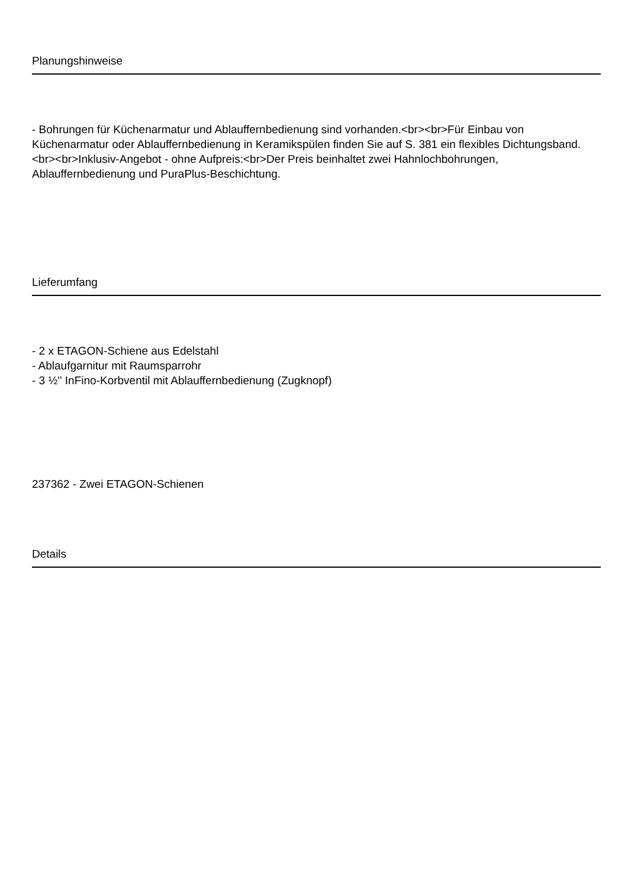Planungshinweise
- Bohrungen für Küchenarmatur und Ablauffernbedienung sind vorhanden.<br><br>Für Einbau von Küchenarmatur oder Ablauffernbedienung in Keramikspülen finden Sie auf S. 381 ein flexibles Dichtungsband.<br><br>Inklusiv-Angebot - ohne Aufpreis:<br>Der Preis beinhaltet zwei Hahnlochbohrungen, Ablauffernbedienung und PuraPlus-Beschichtung.
Lieferumfang
- 2 x ETAGON-Schiene aus Edelstahl
- Ablaufgarnitur mit Raumsparrohr
- 3 ½'' InFino-Korbventil mit Ablauffernbedienung (Zugknopf)
237362 - Zwei ETAGON-Schienen
Details